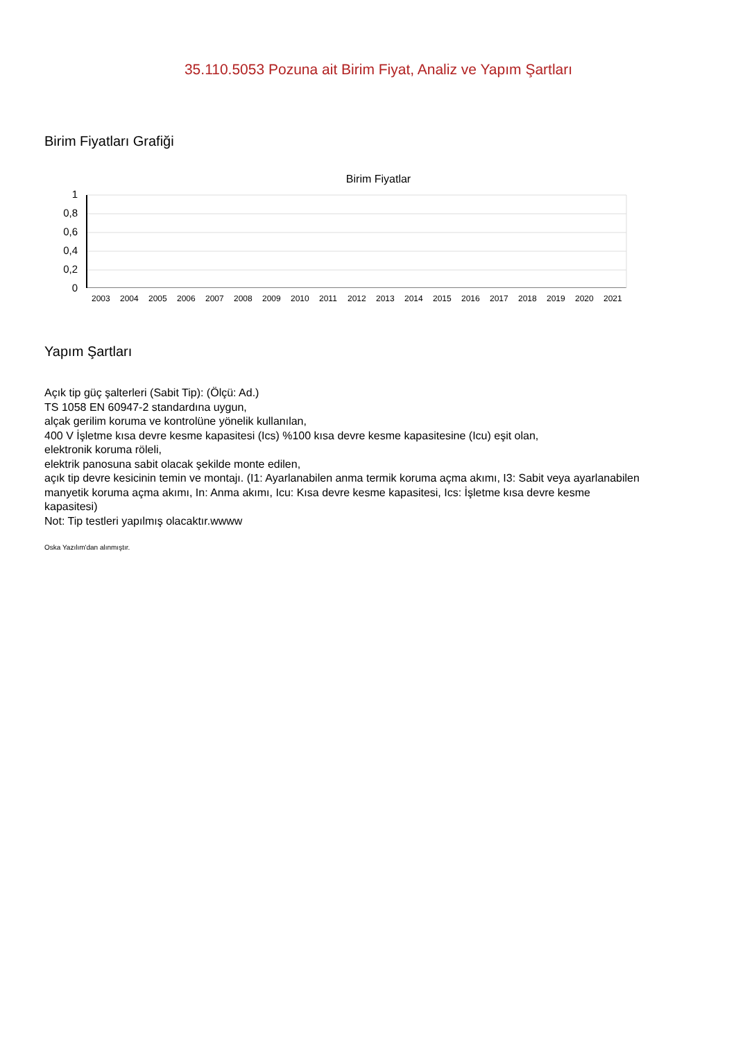35.110.5053 Pozuna ait Birim Fiyat, Analiz ve Yapım Şartları
Birim Fiyatları Grafiği
Birim Fiyatlar
1
0,8
0,6
0,4
0,2
0
2003 2004 2005 2006 2007 2008 2009 2010 2011 2012 2013 2014 2015 2016 2017 2018 2019 2020 2021
Yapım Şartları
Açık tip güç şalterleri (Sabit Tip): (Ölçü: Ad.)
TS 1058 EN 60947-2 standardına uygun,
alçak gerilim koruma ve kontrolüne yönelik kullanılan,
400 V İşletme kısa devre kesme kapasitesi (Ics) %100 kısa devre kesme kapasitesine (Icu) eşit olan,
elektronik koruma röleli,
elektrik panosuna sabit olacak şekilde monte edilen,
açık tip devre kesicinin temin ve montajı. (I1: Ayarlanabilen anma termik koruma açma akımı, I3: Sabit veya ayarlanabilen manyetik koruma açma akımı, In: Anma akımı, Icu: Kısa devre kesme kapasitesi, Ics: İşletme kısa devre kesme kapasitesi)
Not: Tip testleri yapılmış olacaktır.wwww
Oska Yazılım'dan alınmıştır.